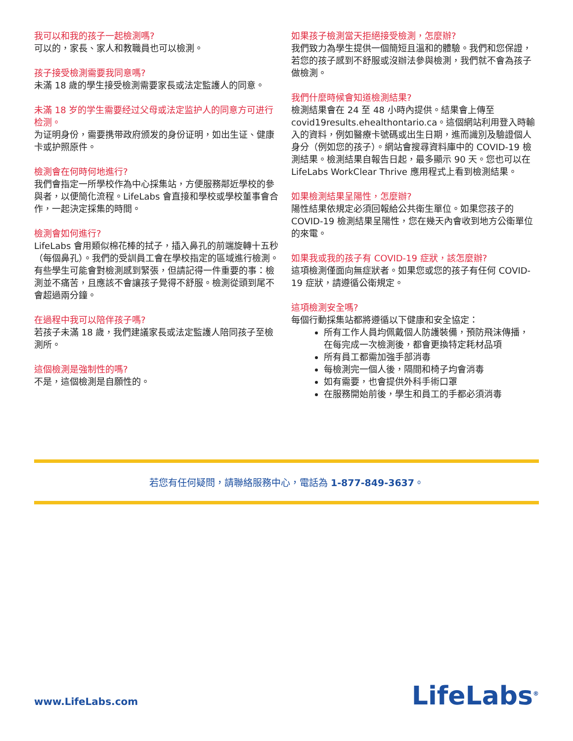我可以和我的孩子一起檢測嗎?
可以的，家長、家人和教職員也可以檢測。
孩子接受檢測需要我同意嗎?
未滿 18 歲的學生接受檢測需要家長或法定監護人的同意。
未滿 18 岁的学生需要经过父母或法定监护人的同意方可进行检测。
为证明身份，需要携带政府颁发的身份证明，如出生证、健康卡或护照原件。
檢測會在何時何地進行?
我們會指定一所學校作為中心採集站，方便服務鄰近學校的參與者，以便簡化流程。LifeLabs 會直接和學校或學校董事會合作，一起決定採集的時間。
檢測會如何進行?
LifeLabs 會用類似棉花棒的拭子，插入鼻孔的前端旋轉十五秒（每個鼻孔）。我們的受訓員工會在學校指定的區域進行檢測。有些學生可能會對檢測感到緊張，但請記得一件重要的事：檢測並不痛苦，且應該不會讓孩子覺得不舒服。檢測從頭到尾不會超過兩分鐘。
在過程中我可以陪伴孩子嗎?
若孩子未滿 18 歲，我們建議家長或法定監護人陪同孩子至檢測所。
這個檢測是強制性的嗎?
不是，這個檢測是自願性的。
如果孩子檢測當天拒絕接受檢測，怎麼辦?
我們致力為學生提供一個簡短且溫和的體驗。我們和您保證，若您的孩子感到不舒服或沒辦法參與檢測，我們就不會為孩子做檢測。
我們什麼時候會知道檢測結果?
檢測結果會在 24 至 48 小時內提供。結果會上傳至 covid19results.ehealthontario.ca。這個網站利用登入時輸入的資料，例如醫療卡號碼或出生日期，進而識別及驗證個人身分（例如您的孩子）。網站會搜尋資料庫中的 COVID-19 檢測結果。檢測結果自報告日起，最多顯示 90 天。您也可以在 LifeLabs WorkClear Thrive 應用程式上看到檢測結果。
如果檢測結果呈陽性，怎麼辦?
陽性結果依規定必須回報給公共衛生單位。如果您孩子的 COVID-19 檢測結果呈陽性，您在幾天內會收到地方公衛單位的來電。
如果我或我的孩子有 COVID-19 症狀，該怎麼辦?
這項檢測僅面向無症狀者。如果您或您的孩子有任何 COVID-19 症狀，請遵循公衛規定。
這項檢測安全嗎?
每個行動採集站都將遵循以下健康和安全協定：
所有工作人員均佩戴個人防護裝備，預防飛沫傳播，在每完成一次檢測後，都會更換特定耗材品項
所有員工都需加強手部消毒
每檢測完一個人後，隔間和椅子均會消毒
如有需要，也會提供外科手術口罩
在服務開始前後，學生和員工的手都必須消毒
若您有任何疑問，請聯絡服務中心，電話為 1-877-849-3637。
www.LifeLabs.com LifeLabs<sup>®</sup>